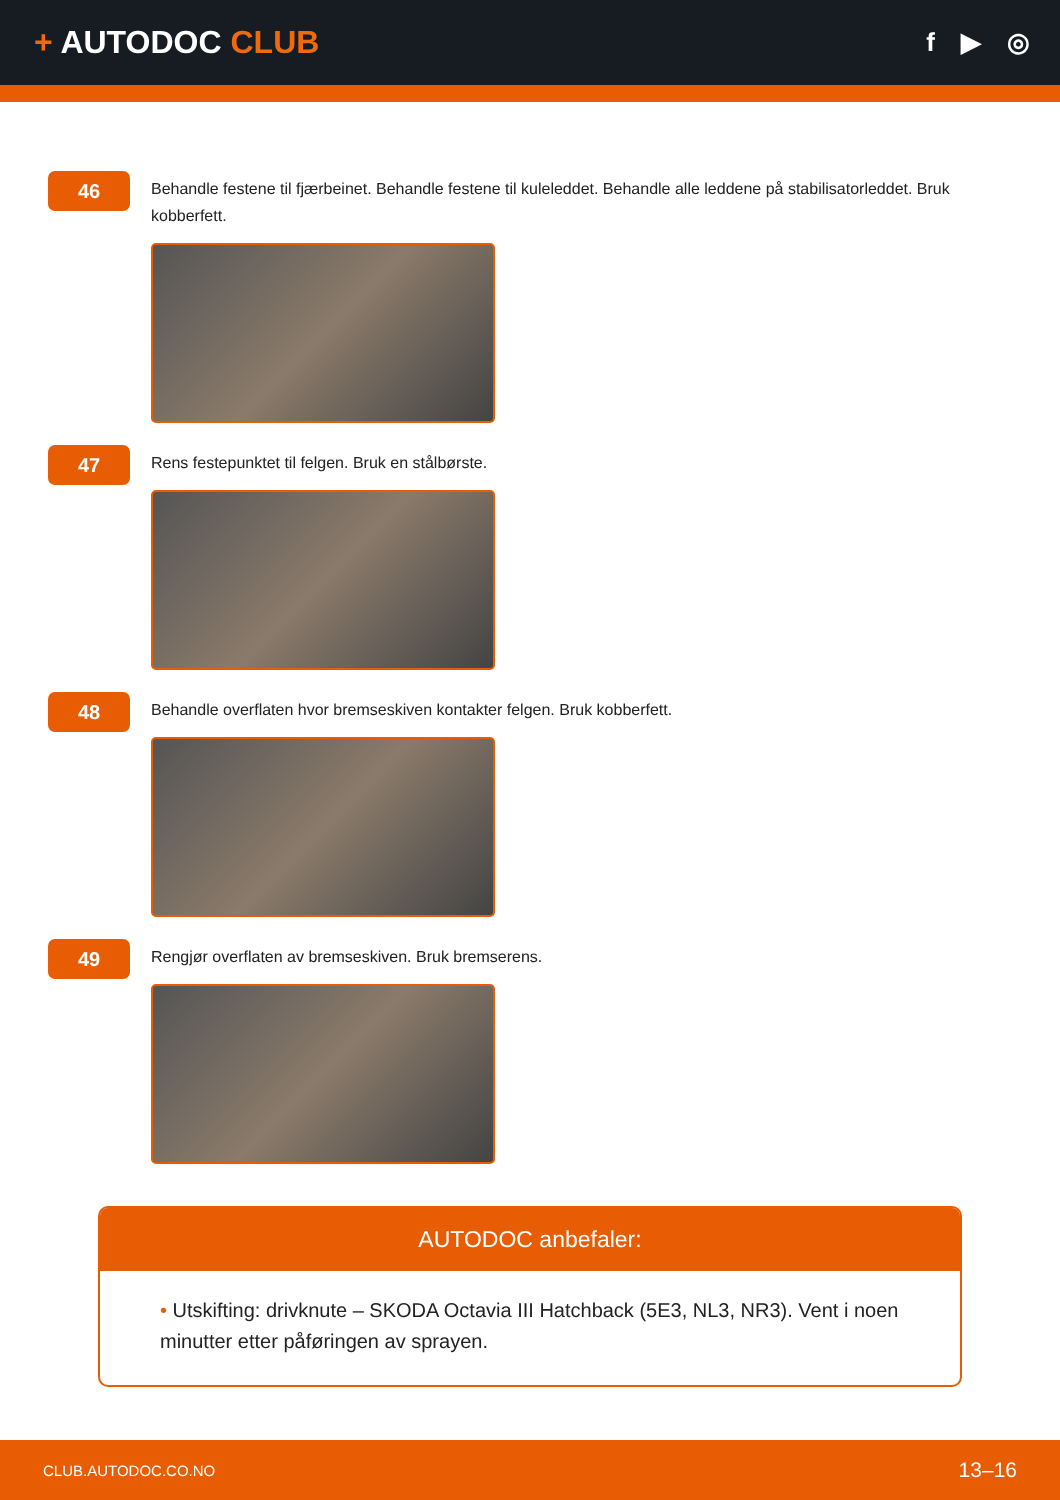+ AUTODOC CLUB
f ▶ ◎
46
Behandle festene til fjærbeinet. Behandle festene til kuleleddet. Behandle alle leddene på stabilisatorleddet. Bruk kobberfett.
47
Rens festepunktet til felgen. Bruk en stålbørste.
48
Behandle overflaten hvor bremseskiven kontakter felgen. Bruk kobberfett.
49
Rengjør overflaten av bremseskiven. Bruk bremserens.
AUTODOC anbefaler:
• Utskifting: drivknute – SKODA Octavia III Hatchback (5E3, NL3, NR3). Vent i noen minutter etter påføringen av sprayen.
CLUB.AUTODOC.CO.NO 13–16